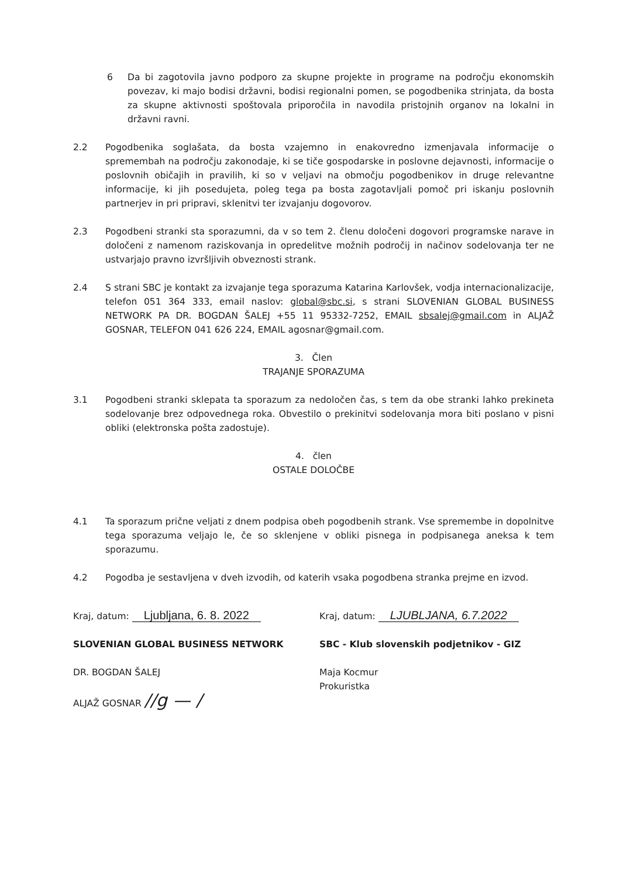6 Da bi zagotovila javno podporo za skupne projekte in programe na področju ekonomskih povezav, ki majo bodisi državni, bodisi regionalni pomen, se pogodbenika strinjata, da bosta za skupne aktivnosti spoštovala priporočila in navodila pristojnih organov na lokalni in državni ravni.
2.2 Pogodbenika soglašata, da bosta vzajemno in enakovredno izmenjavala informacije o spremembah na področju zakonodaje, ki se tiče gospodarske in poslovne dejavnosti, informacije o poslovnih običajih in pravilih, ki so v veljavi na območju pogodbenikov in druge relevantne informacije, ki jih posedujeta, poleg tega pa bosta zagotavljali pomoč pri iskanju poslovnih partnerjev in pri pripravi, sklenitvi ter izvajanju dogovorov.
2.3 Pogodbeni stranki sta sporazumni, da v so tem 2. členu določeni dogovori programske narave in določeni z namenom raziskovanja in opredelitve možnih področij in načinov sodelovanja ter ne ustvarjajo pravno izvršljivih obveznosti strank.
2.4 S strani SBC je kontakt za izvajanje tega sporazuma Katarina Karlovšek, vodja internacionalizacije, telefon 051 364 333, email naslov: global@sbc.si, s strani SLOVENIAN GLOBAL BUSINESS NETWORK PA DR. BOGDAN ŠALEJ +55 11 95332-7252, EMAIL sbsalej@gmail.com in ALJAŽ GOSNAR, TELEFON 041 626 224, EMAIL agosnar@gmail.com.
3. Člen
TRAJANJE SPORAZUMA
3.1 Pogodbeni stranki sklepata ta sporazum za nedoločen čas, s tem da obe stranki lahko prekineta sodelovanje brez odpovednega roka. Obvestilo o prekinitvi sodelovanja mora biti poslano v pisni obliki (elektronska pošta zadostuje).
4. člen
OSTALE DOLOČBE
4.1 Ta sporazum prične veljati z dnem podpisa obeh pogodbenih strank. Vse spremembe in dopolnitve tega sporazuma veljajo le, če so sklenjene v obliki pisnega in podpisanega aneksa k tem sporazumu.
4.2 Pogodba je sestavljena v dveh izvodih, od katerih vsaka pogodbena stranka prejme en izvod.
Kraj, datum: Ljubljana, 6. 8. 2022
SLOVENIAN GLOBAL BUSINESS NETWORK
DR. BOGDAN ŠALEJ
ALJAŽ GOSNAR //g — /
Kraj, datum: LJUBLJANA, 6.7.2022
SBC - Klub slovenskih podjetnikov - GIZ
Maja Kocmur
Prokuristka